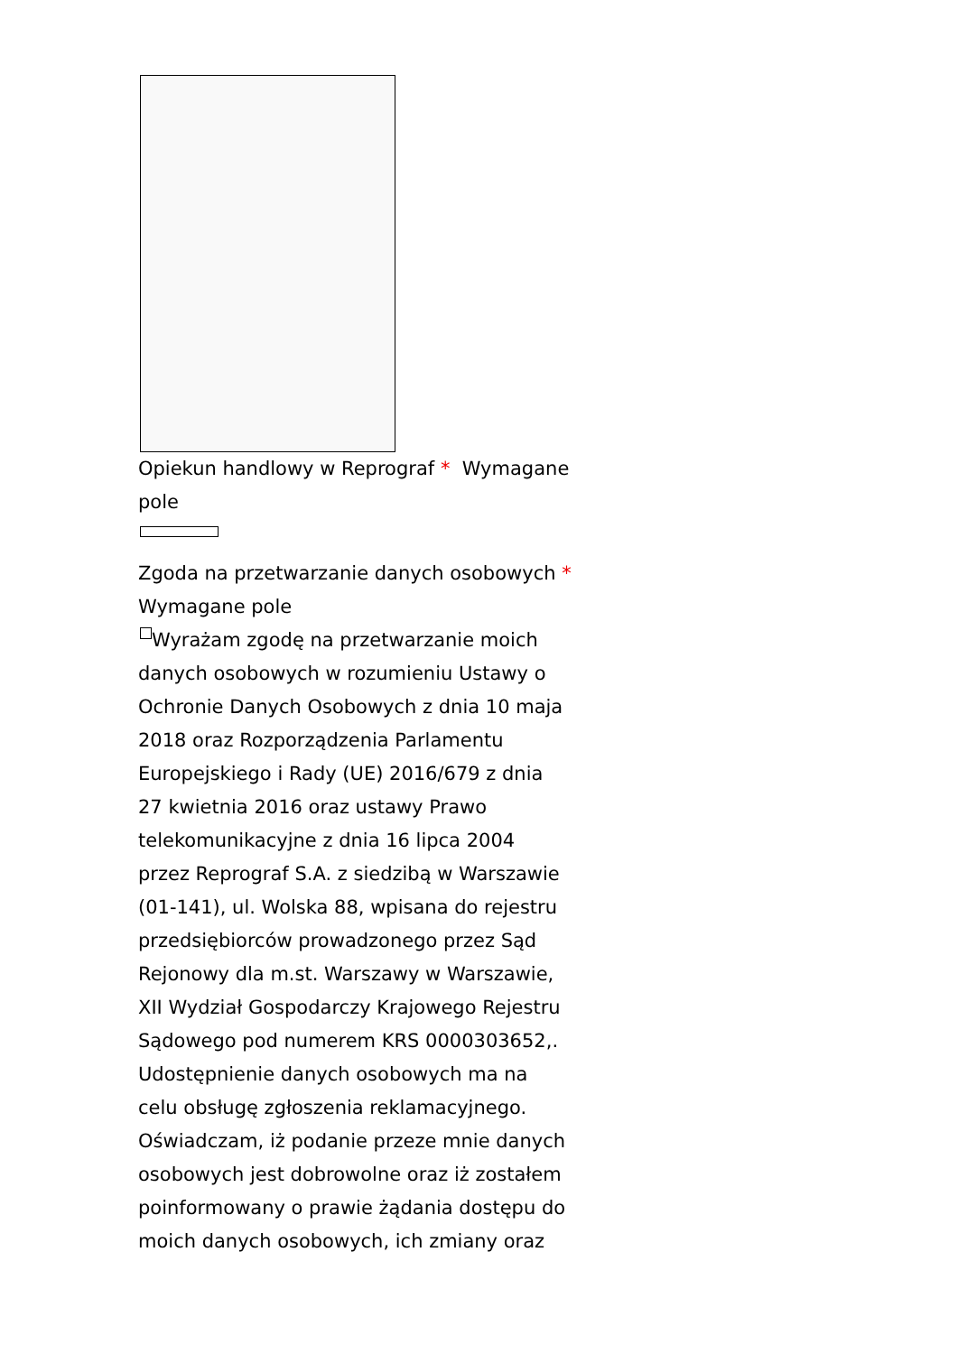Opiekun handlowy w Reprograf * Wymagane pole
Zgoda na przetwarzanie danych osobowych * Wymagane pole
Wyrażam zgodę na przetwarzanie moich danych osobowych w rozumieniu Ustawy o Ochronie Danych Osobowych z dnia 10 maja 2018 oraz Rozporządzenia Parlamentu Europejskiego i Rady (UE) 2016/679 z dnia 27 kwietnia 2016 oraz ustawy Prawo telekomunikacyjne z dnia 16 lipca 2004 przez Reprograf S.A. z siedzibą w Warszawie (01-141), ul. Wolska 88, wpisana do rejestru przedsiębiorców prowadzonego przez Sąd Rejonowy dla m.st. Warszawy w Warszawie, XII Wydział Gospodarczy Krajowego Rejestru Sądowego pod numerem KRS 0000303652,. Udostępnienie danych osobowych ma na celu obsługę zgłoszenia reklamacyjnego. Oświadczam, iż podanie przeze mnie danych osobowych jest dobrowolne oraz iż zostałem poinformowany o prawie żądania dostępu do moich danych osobowych, ich zmiany oraz